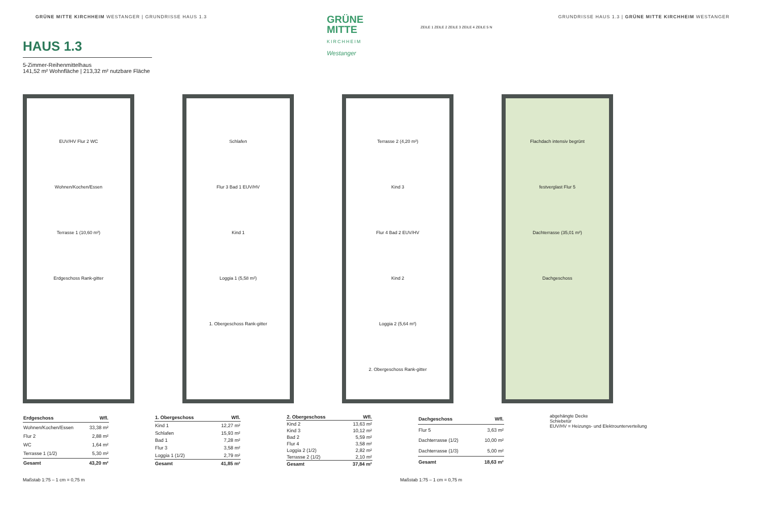GRÜNE MITTE KIRCHHEIM WESTANGER | GRUNDRISSE HAUS 1.3
GRUNDRISSE HAUS 1.3 | GRÜNE MITTE KIRCHHEIM WESTANGER
GRÜNE
MITTE
KIRCHHEIM
Westanger
ZEILE 1 ZEILE 2 ZEILE 3 ZEILE 4 ZEILE 5 N
HAUS 1.3
5-Zimmer-Reihenmittelhaus
141,52 m² Wohnfläche | 213,32 m² nutzbare Fläche
EUV/HV Flur 2 WC
Wohnen/Kochen/Essen
Terrasse 1 (10,60 m²)
Erdgeschoss Rank-gitter
Schlafen
Flur 3 Bad 1 EUV/HV
Kind 1
Loggia 1 (5,58 m²)
1. Obergeschoss Rank-gitter
Terrasse 2 (4,20 m²)
Kind 3
Flur 4 Bad 2 EUV/HV
Kind 2
Loggia 2 (5,64 m²)
2. Obergeschoss Rank-gitter
Flachdach intensiv begrünt
festverglast Flur 5
Dachterrasse (35,01 m²)
Dachgeschoss
| Erdgeschoss | Wfl. |
| --- | --- |
| Wohnen/Kochen/Essen | 33,38 m² |
| Flur 2 | 2,88 m² |
| WC | 1,64 m² |
| Terrasse 1 (1/2) | 5,30 m² |
| Gesamt | 43,20 m² |
| 1. Obergeschoss | Wfl. |
| --- | --- |
| Kind 1 | 12,27 m² |
| Schlafen | 15,93 m² |
| Bad 1 | 7,28 m² |
| Flur 3 | 3,58 m² |
| Loggia 1 (1/2) | 2,79 m² |
| Gesamt | 41,85 m² |
| 2. Obergeschoss | Wfl. |
| --- | --- |
| Kind 2 | 13,63 m² |
| Kind 3 | 10,12 m² |
| Bad 2 | 5,59 m² |
| Flur 4 | 3,58 m² |
| Loggia 2 (1/2) | 2,82 m² |
| Terrasse 2 (1/2) | 2,10 m² |
| Gesamt | 37,84 m² |
| Dachgeschoss | Wfl. |
| --- | --- |
| Flur 5 | 3,63 m² |
| Dachterrasse (1/2) | 10,00 m² |
| Dachterrasse (1/3) | 5,00 m² |
| Gesamt | 18,63 m² |
abgehängte Decke
Schiebetür
EUV/HV = Heizungs- und Elektrounterverteilung
Maßstab 1:75 – 1 cm = 0,75 m Maßstab 1:75 – 1 cm = 0,75 m